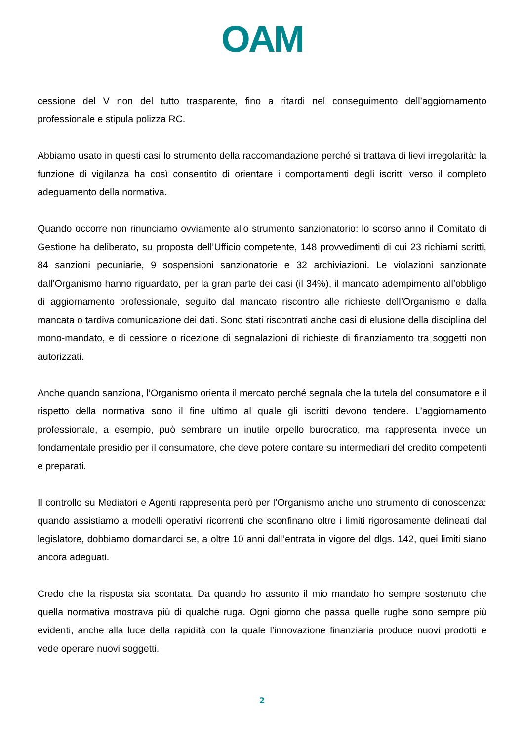OAM
cessione del V non del tutto trasparente, fino a ritardi nel conseguimento dell’aggiornamento professionale e stipula polizza RC.
Abbiamo usato in questi casi lo strumento della raccomandazione perché si trattava di lievi irregolarità: la funzione di vigilanza ha così consentito di orientare i comportamenti degli iscritti verso il completo adeguamento della normativa.
Quando occorre non rinunciamo ovviamente allo strumento sanzionatorio: lo scorso anno il Comitato di Gestione ha deliberato, su proposta dell’Ufficio competente, 148 provvedimenti di cui 23 richiami scritti, 84 sanzioni pecuniarie, 9 sospensioni sanzionatorie e 32 archiviazioni. Le violazioni sanzionate dall’Organismo hanno riguardato, per la gran parte dei casi (il 34%), il mancato adempimento all’obbligo di aggiornamento professionale, seguito dal mancato riscontro alle richieste dell’Organismo e dalla mancata o tardiva comunicazione dei dati. Sono stati riscontrati anche casi di elusione della disciplina del mono-mandato, e di cessione o ricezione di segnalazioni di richieste di finanziamento tra soggetti non autorizzati.
Anche quando sanziona, l’Organismo orienta il mercato perché segnala che la tutela del consumatore e il rispetto della normativa sono il fine ultimo al quale gli iscritti devono tendere. L’aggiornamento professionale, a esempio, può sembrare un inutile orpello burocratico, ma rappresenta invece un fondamentale presidio per il consumatore, che deve potere contare su intermediari del credito competenti e preparati.
Il controllo su Mediatori e Agenti rappresenta però per l’Organismo anche uno strumento di conoscenza: quando assistiamo a modelli operativi ricorrenti che sconfinano oltre i limiti rigorosamente delineati dal legislatore, dobbiamo domandarci se, a oltre 10 anni dall’entrata in vigore del dlgs. 142, quei limiti siano ancora adeguati.
Credo che la risposta sia scontata. Da quando ho assunto il mio mandato ho sempre sostenuto che quella normativa mostrava più di qualche ruga. Ogni giorno che passa quelle rughe sono sempre più evidenti, anche alla luce della rapidità con la quale l’innovazione finanziaria produce nuovi prodotti e vede operare nuovi soggetti.
2